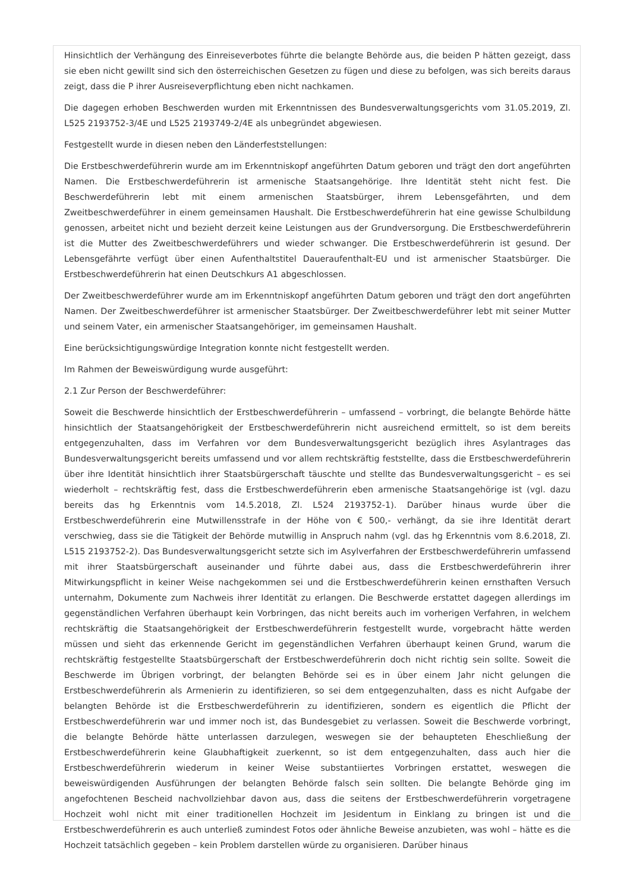Hinsichtlich der Verhängung des Einreiseverbotes führte die belangte Behörde aus, die beiden P hätten gezeigt, dass sie eben nicht gewillt sind sich den österreichischen Gesetzen zu fügen und diese zu befolgen, was sich bereits daraus zeigt, dass die P ihrer Ausreiseverpflichtung eben nicht nachkamen.
Die dagegen erhoben Beschwerden wurden mit Erkenntnissen des Bundesverwaltungsgerichts vom 31.05.2019, Zl. L525 2193752-3/4E und L525 2193749-2/4E als unbegründet abgewiesen.
Festgestellt wurde in diesen neben den Länderfeststellungen:
Die Erstbeschwerdeführerin wurde am im Erkenntniskopf angeführten Datum geboren und trägt den dort angeführten Namen. Die Erstbeschwerdeführerin ist armenische Staatsangehörige. Ihre Identität steht nicht fest. Die Beschwerdeführerin lebt mit einem armenischen Staatsbürger, ihrem Lebensgefährten, und dem Zweitbeschwerdeführer in einem gemeinsamen Haushalt. Die Erstbeschwerdeführerin hat eine gewisse Schulbildung genossen, arbeitet nicht und bezieht derzeit keine Leistungen aus der Grundversorgung. Die Erstbeschwerdeführerin ist die Mutter des Zweitbeschwerdeführers und wieder schwanger. Die Erstbeschwerdeführerin ist gesund. Der Lebensgefährte verfügt über einen Aufenthaltstitel Daueraufenthalt-EU und ist armenischer Staatsbürger. Die Erstbeschwerdeführerin hat einen Deutschkurs A1 abgeschlossen.
Der Zweitbeschwerdeführer wurde am im Erkenntniskopf angeführten Datum geboren und trägt den dort angeführten Namen. Der Zweitbeschwerdeführer ist armenischer Staatsbürger. Der Zweitbeschwerdeführer lebt mit seiner Mutter und seinem Vater, ein armenischer Staatsangehöriger, im gemeinsamen Haushalt.
Eine berücksichtigungswürdige Integration konnte nicht festgestellt werden.
Im Rahmen der Beweiswürdigung wurde ausgeführt:
2.1 Zur Person der Beschwerdeführer:
Soweit die Beschwerde hinsichtlich der Erstbeschwerdeführerin – umfassend – vorbringt, die belangte Behörde hätte hinsichtlich der Staatsangehörigkeit der Erstbeschwerdeführerin nicht ausreichend ermittelt, so ist dem bereits entgegenzuhalten, dass im Verfahren vor dem Bundesverwaltungsgericht bezüglich ihres Asylantrages das Bundesverwaltungsgericht bereits umfassend und vor allem rechtskräftig feststellte, dass die Erstbeschwerdeführerin über ihre Identität hinsichtlich ihrer Staatsbürgerschaft täuschte und stellte das Bundesverwaltungsgericht – es sei wiederholt – rechtskräftig fest, dass die Erstbeschwerdeführerin eben armenische Staatsangehörige ist (vgl. dazu bereits das hg Erkenntnis vom 14.5.2018, Zl. L524 2193752-1). Darüber hinaus wurde über die Erstbeschwerdeführerin eine Mutwillensstrafe in der Höhe von € 500,- verhängt, da sie ihre Identität derart verschwieg, dass sie die Tätigkeit der Behörde mutwillig in Anspruch nahm (vgl. das hg Erkenntnis vom 8.6.2018, Zl. L515 2193752-2). Das Bundesverwaltungsgericht setzte sich im Asylverfahren der Erstbeschwerdeführerin umfassend mit ihrer Staatsbürgerschaft auseinander und führte dabei aus, dass die Erstbeschwerdeführerin ihrer Mitwirkungspflicht in keiner Weise nachgekommen sei und die Erstbeschwerdeführerin keinen ernsthaften Versuch unternahm, Dokumente zum Nachweis ihrer Identität zu erlangen. Die Beschwerde erstattet dagegen allerdings im gegenständlichen Verfahren überhaupt kein Vorbringen, das nicht bereits auch im vorherigen Verfahren, in welchem rechtskräftig die Staatsangehörigkeit der Erstbeschwerdeführerin festgestellt wurde, vorgebracht hätte werden müssen und sieht das erkennende Gericht im gegenständlichen Verfahren überhaupt keinen Grund, warum die rechtskräftig festgestellte Staatsbürgerschaft der Erstbeschwerdeführerin doch nicht richtig sein sollte. Soweit die Beschwerde im Übrigen vorbringt, der belangten Behörde sei es in über einem Jahr nicht gelungen die Erstbeschwerdeführerin als Armenierin zu identifizieren, so sei dem entgegenzuhalten, dass es nicht Aufgabe der belangten Behörde ist die Erstbeschwerdeführerin zu identifizieren, sondern es eigentlich die Pflicht der Erstbeschwerdeführerin war und immer noch ist, das Bundesgebiet zu verlassen. Soweit die Beschwerde vorbringt, die belangte Behörde hätte unterlassen darzulegen, weswegen sie der behaupteten Eheschließung der Erstbeschwerdeführerin keine Glaubhaftigkeit zuerkennt, so ist dem entgegenzuhalten, dass auch hier die Erstbeschwerdeführerin wiederum in keiner Weise substantiiertes Vorbringen erstattet, weswegen die beweiswürdigenden Ausführungen der belangten Behörde falsch sein sollten. Die belangte Behörde ging im angefochtenen Bescheid nachvollziehbar davon aus, dass die seitens der Erstbeschwerdeführerin vorgetragene Hochzeit wohl nicht mit einer traditionellen Hochzeit im Jesidentum in Einklang zu bringen ist und die Erstbeschwerdeführerin es auch unterließ zumindest Fotos oder ähnliche Beweise anzubieten, was wohl – hätte es die Hochzeit tatsächlich gegeben – kein Problem darstellen würde zu organisieren. Darüber hinaus